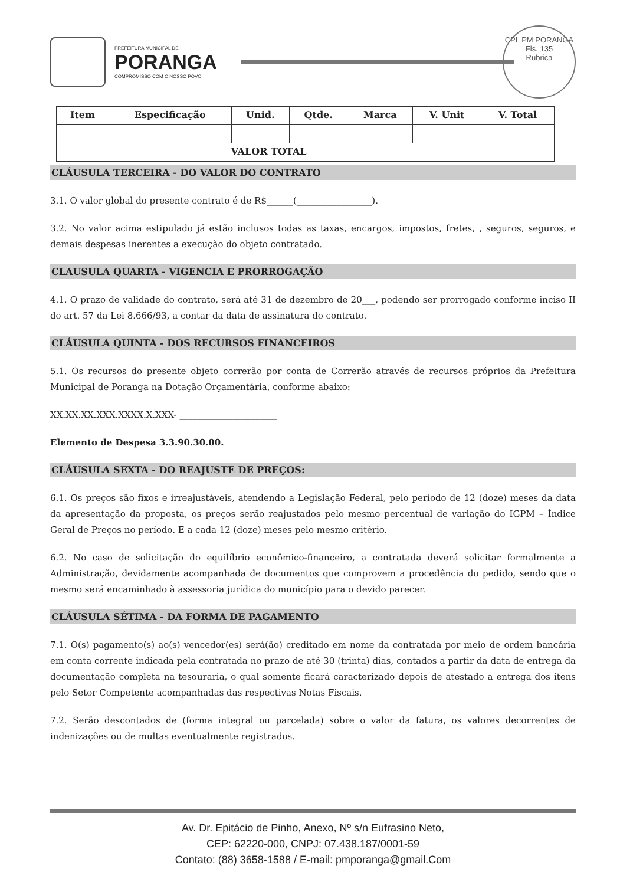PREFEITURA MUNICIPAL DE
PORANGA
COMPROMISSO COM O NOSSO POVO
CPL PM PORANGA
Fls. 135
Rubrica
| Item | Especificação | Unid. | Qtde. | Marca | V. Unit | V. Total |
| --- | --- | --- | --- | --- | --- | --- |
| VALOR TOTAL | | | | | | |
CLÁUSULA TERCEIRA - DO VALOR DO CONTRATO
3.1. O valor global do presente contrato é de R$______(_________________).
3.2. No valor acima estipulado já estão inclusos todas as taxas, encargos, impostos, fretes, , seguros, seguros, e demais despesas inerentes a execução do objeto contratado.
CLAUSULA QUARTA - VIGENCIA E PRORROGAÇÃO
4.1. O prazo de validade do contrato, será até 31 de dezembro de 20___, podendo ser prorrogado conforme inciso II do art. 57 da Lei 8.666/93, a contar da data de assinatura do contrato.
CLÁUSULA QUINTA - DOS RECURSOS FINANCEIROS
5.1. Os recursos do presente objeto correrão por conta de Correrão através de recursos próprios da Prefeitura Municipal de Poranga na Dotação Orçamentária, conforme abaixo:
XX.XX.XX.XXX.XXXX.X.XXX- ______________________
Elemento de Despesa 3.3.90.30.00.
CLÁUSULA SEXTA - DO REAJUSTE DE PREÇOS:
6.1. Os preços são fixos e irreajustáveis, atendendo a Legislação Federal, pelo período de 12 (doze) meses da data da apresentação da proposta, os preços serão reajustados pelo mesmo percentual de variação do IGPM – Índice Geral de Preços no período. E a cada 12 (doze) meses pelo mesmo critério.
6.2. No caso de solicitação do equilíbrio econômico-financeiro, a contratada deverá solicitar formalmente a Administração, devidamente acompanhada de documentos que comprovem a procedência do pedido, sendo que o mesmo será encaminhado à assessoria jurídica do município para o devido parecer.
CLÁUSULA SÉTIMA - DA FORMA DE PAGAMENTO
7.1. O(s) pagamento(s) ao(s) vencedor(es) será(ão) creditado em nome da contratada por meio de ordem bancária em conta corrente indicada pela contratada no prazo de até 30 (trinta) dias, contados a partir da data de entrega da documentação completa na tesouraria, o qual somente ficará caracterizado depois de atestado a entrega dos itens pelo Setor Competente acompanhadas das respectivas Notas Fiscais.
7.2. Serão descontados de (forma integral ou parcelada) sobre o valor da fatura, os valores decorrentes de indenizações ou de multas eventualmente registrados.
Av. Dr. Epitácio de Pinho, Anexo, Nº s/n Eufrasino Neto,
CEP: 62220-000, CNPJ: 07.438.187/0001-59
Contato: (88) 3658-1588 / E-mail: pmporanga@gmail.Com